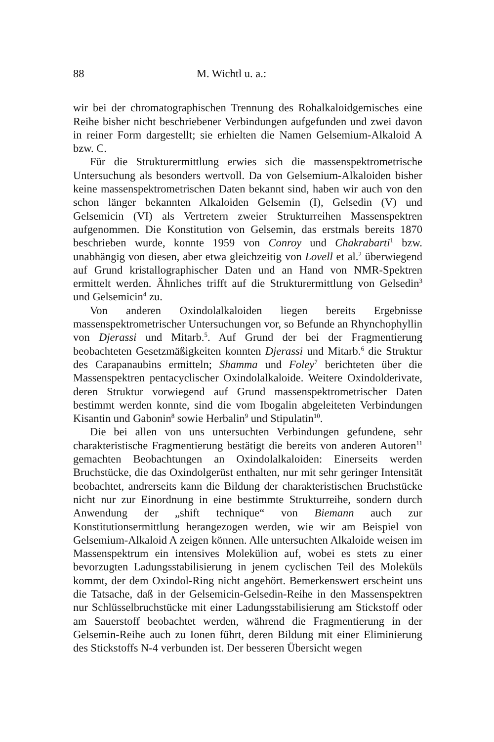88 M. Wichtl u. a.:
wir bei der chromatographischen Trennung des Rohalkaloidgemisches eine Reihe bisher nicht beschriebener Verbindungen aufgefunden und zwei davon in reiner Form dargestellt; sie erhielten die Namen Gelsemium-Alkaloid A bzw. C.
Für die Strukturermittlung erwies sich die massenspektrometrische Untersuchung als besonders wertvoll. Da von Gelsemium-Alkaloiden bisher keine massenspektrometrischen Daten bekannt sind, haben wir auch von den schon länger bekannten Alkaloiden Gelsemin (I), Gelsedin (V) und Gelsemicin (VI) als Vertretern zweier Strukturreihen Massenspektren aufgenommen. Die Konstitution von Gelsemin, das erstmals bereits 1870 beschrieben wurde, konnte 1959 von Conroy und Chakrabarti<sup>1</sup> bzw. unabhängig von diesen, aber etwa gleichzeitig von Lovell et al.<sup>2</sup> überwiegend auf Grund kristallographischer Daten und an Hand von NMR-Spektren ermittelt werden. Ähnliches trifft auf die Strukturermittlung von Gelsedin<sup>3</sup> und Gelsemicin<sup>4</sup> zu.
Von anderen Oxindolalkaloiden liegen bereits Ergebnisse massenspektrometrischer Untersuchungen vor, so Befunde an Rhynchophyllin von Djerassi und Mitarb.<sup>5</sup>. Auf Grund der bei der Fragmentierung beobachteten Gesetzmäßigkeiten konnten Djerassi und Mitarb.<sup>6</sup> die Struktur des Carapanaubins ermitteln; Shamma und Foley<sup>7</sup> berichteten über die Massenspektren pentacyclischer Oxindolalkaloide. Weitere Oxindolderivate, deren Struktur vorwiegend auf Grund massenspektrometrischer Daten bestimmt werden konnte, sind die vom Ibogalin abgeleiteten Verbindungen Kisantin und Gabonin<sup>8</sup> sowie Herbalin<sup>9</sup> und Stipulatin<sup>10</sup>.
Die bei allen von uns untersuchten Verbindungen gefundene, sehr charakteristische Fragmentierung bestätigt die bereits von anderen Autoren<sup>11</sup> gemachten Beobachtungen an Oxindolalkaloiden: Einerseits werden Bruchstücke, die das Oxindolgerüst enthalten, nur mit sehr geringer Intensität beobachtet, andrerseits kann die Bildung der charakteristischen Bruchstücke nicht nur zur Einordnung in eine bestimmte Strukturreihe, sondern durch Anwendung der „shift technique“ von Biemann auch zur Konstitutionsermittlung herangezogen werden, wie wir am Beispiel von Gelsemium-Alkaloid A zeigen können. Alle untersuchten Alkaloide weisen im Massenspektrum ein intensives Molekülion auf, wobei es stets zu einer bevorzugten Ladungsstabilisierung in jenem cyclischen Teil des Moleküls kommt, der dem Oxindol-Ring nicht angehört. Bemerkenswert erscheint uns die Tatsache, daß in der Gelsemicin-Gelsedin-Reihe in den Massenspektren nur Schlüsselbruchstücke mit einer Ladungsstabilisierung am Stickstoff oder am Sauerstoff beobachtet werden, während die Fragmentierung in der Gelsemin-Reihe auch zu Ionen führt, deren Bildung mit einer Eliminierung des Stickstoffs N-4 verbunden ist. Der besseren Übersicht wegen